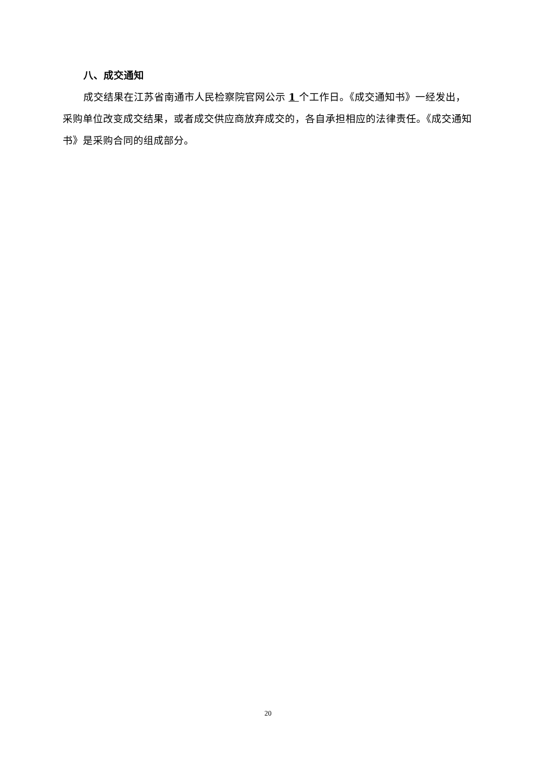八、成交通知
成交结果在江苏省南通市人民检察院官网公示 1 个工作日。《成交通知书》一经发出，采购单位改变成交结果，或者成交供应商放弃成交的，各自承担相应的法律责任。《成交通知书》是采购合同的组成部分。
20